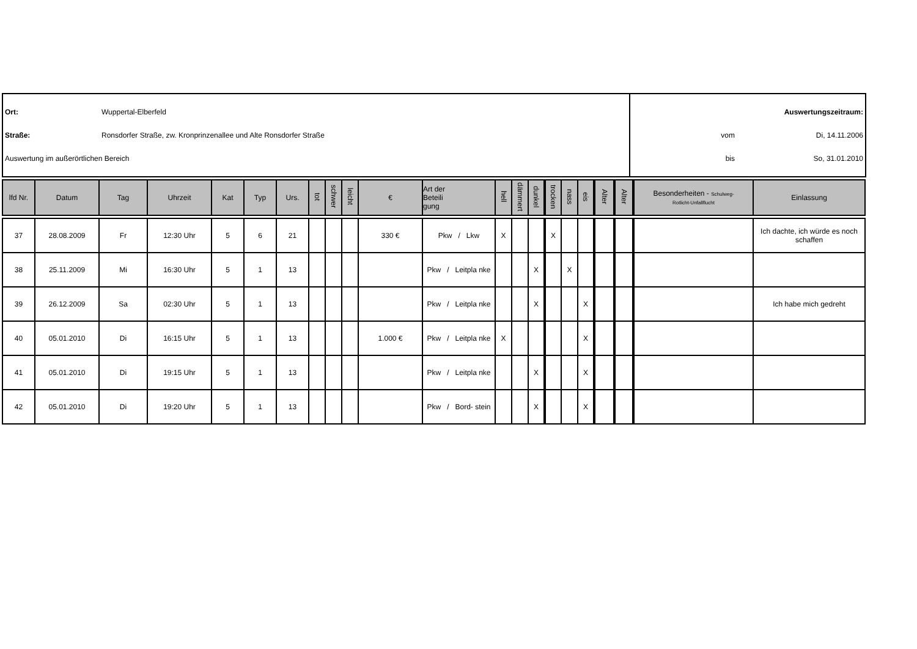Ort: Wuppertal-Elberfeld
Straße: Ronsdorfer Straße, zw. Kronprinzenallee und Alte Ronsdorfer Straße
Auswertung im außerörtlichen Bereich
Auswertungszeitraum:
vom Di, 14.11.2006
bis So, 31.01.2010
| lfd Nr. | Datum | Tag | Uhrzeit | Kat | Typ | Urs. | tot | schwer | leicht | € | Art der Beteili gung | hell | dämmert | dunkel | trocken | nass | eis | Alter | Alter | Besonderheiten - Schulweg- Rotlicht-Unfallflucht | Einlassung |
| --- | --- | --- | --- | --- | --- | --- | --- | --- | --- | --- | --- | --- | --- | --- | --- | --- | --- | --- | --- | --- | --- |
| 37 | 28.08.2009 | Fr | 12:30 Uhr | 5 | 6 | 21 | | | | 330 € | Pkw / Lkw | X | | | X | | | | | | Ich dachte, ich würde es noch schaffen |
| 38 | 25.11.2009 | Mi | 16:30 Uhr | 5 | 1 | 13 | | | | | Pkw / Leitpla nke | | | X | | X | | | | | |
| 39 | 26.12.2009 | Sa | 02:30 Uhr | 5 | 1 | 13 | | | | | Pkw / Leitpla nke | | | X | | | X | | | | Ich habe mich gedreht |
| 40 | 05.01.2010 | Di | 16:15 Uhr | 5 | 1 | 13 | | | | 1.000 € | Pkw / Leitpla nke | X | | | | | X | | | | |
| 41 | 05.01.2010 | Di | 19:15 Uhr | 5 | 1 | 13 | | | | | Pkw / Leitpla nke | | | X | | | X | | | | |
| 42 | 05.01.2010 | Di | 19:20 Uhr | 5 | 1 | 13 | | | | | Pkw / Bord- stein | | | X | | | X | | | | |